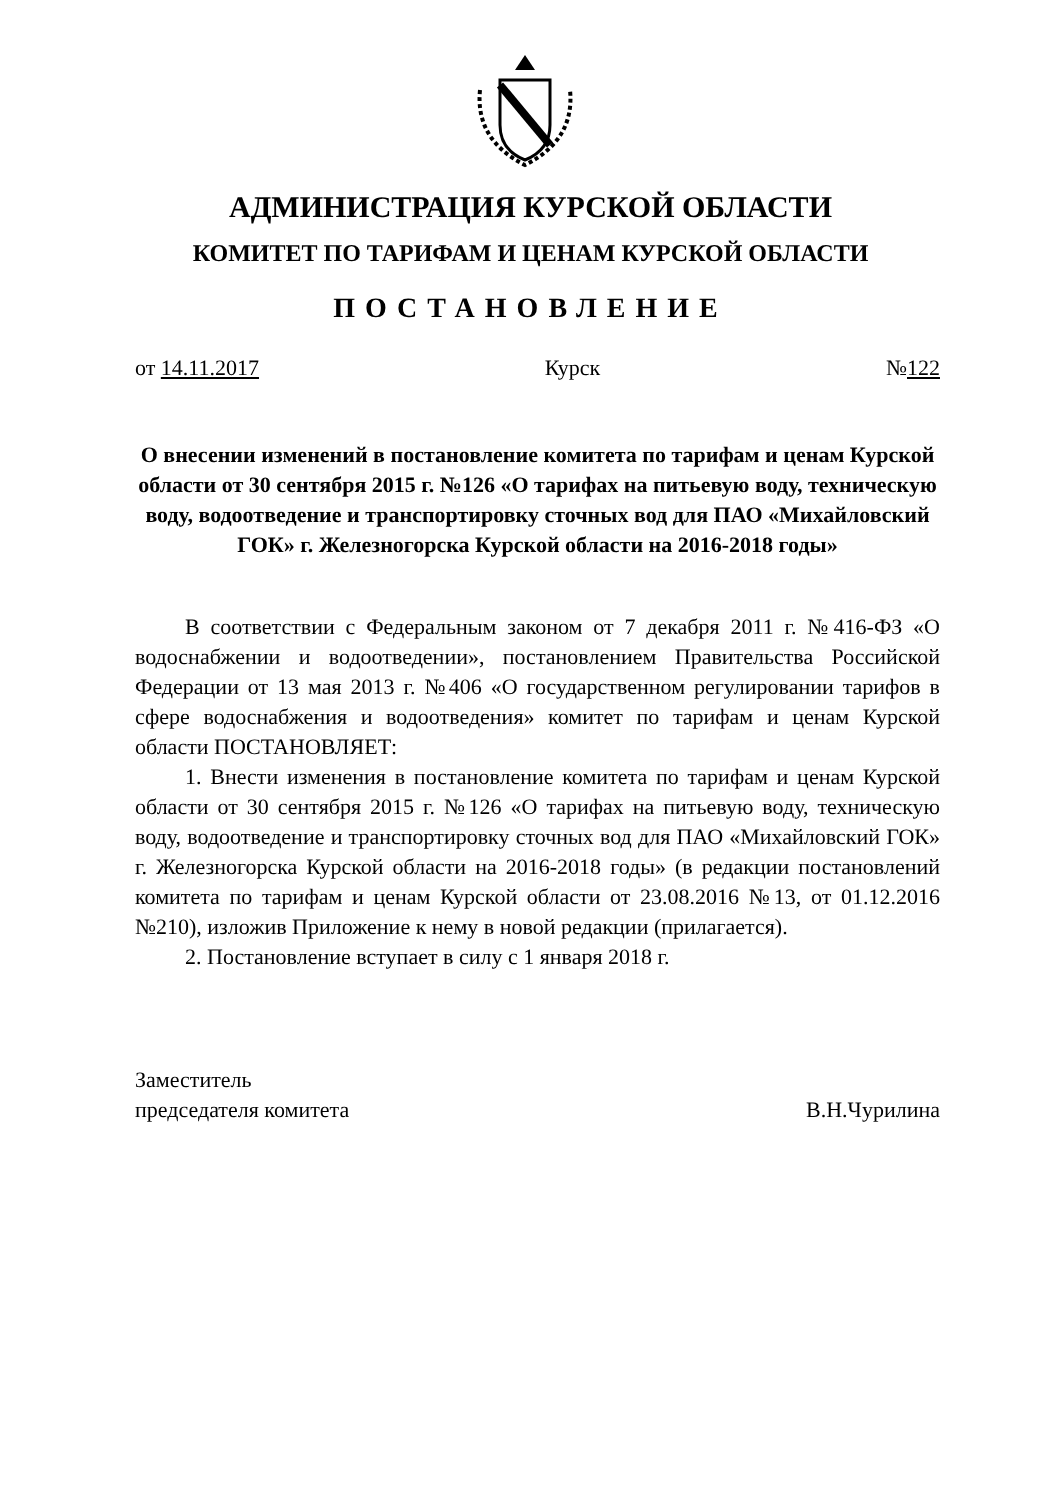АДМИНИСТРАЦИЯ КУРСКОЙ ОБЛАСТИ
КОМИТЕТ ПО ТАРИФАМ И ЦЕНАМ КУРСКОЙ ОБЛАСТИ
ПОСТАНОВЛЕНИЕ
от 14.11.2017 Курск №122
О внесении изменений в постановление комитета по тарифам и ценам Курской области от 30 сентября 2015 г. №126 «О тарифах на питьевую воду, техническую воду, водоотведение и транспортировку сточных вод для ПАО «Михайловский ГОК» г. Железногорска Курской области на 2016-2018 годы»
В соответствии с Федеральным законом от 7 декабря 2011 г. №416-ФЗ «О водоснабжении и водоотведении», постановлением Правительства Российской Федерации от 13 мая 2013 г. №406 «О государственном регулировании тарифов в сфере водоснабжения и водоотведения» комитет по тарифам и ценам Курской области ПОСТАНОВЛЯЕТ:
1. Внести изменения в постановление комитета по тарифам и ценам Курской области от 30 сентября 2015 г. №126 «О тарифах на питьевую воду, техническую воду, водоотведение и транспортировку сточных вод для ПАО «Михайловский ГОК» г. Железногорска Курской области на 2016-2018 годы» (в редакции постановлений комитета по тарифам и ценам Курской области от 23.08.2016 №13, от 01.12.2016 №210), изложив Приложение к нему в новой редакции (прилагается).
2. Постановление вступает в силу с 1 января 2018 г.
Заместитель
председателя комитета
В.Н.Чурилина